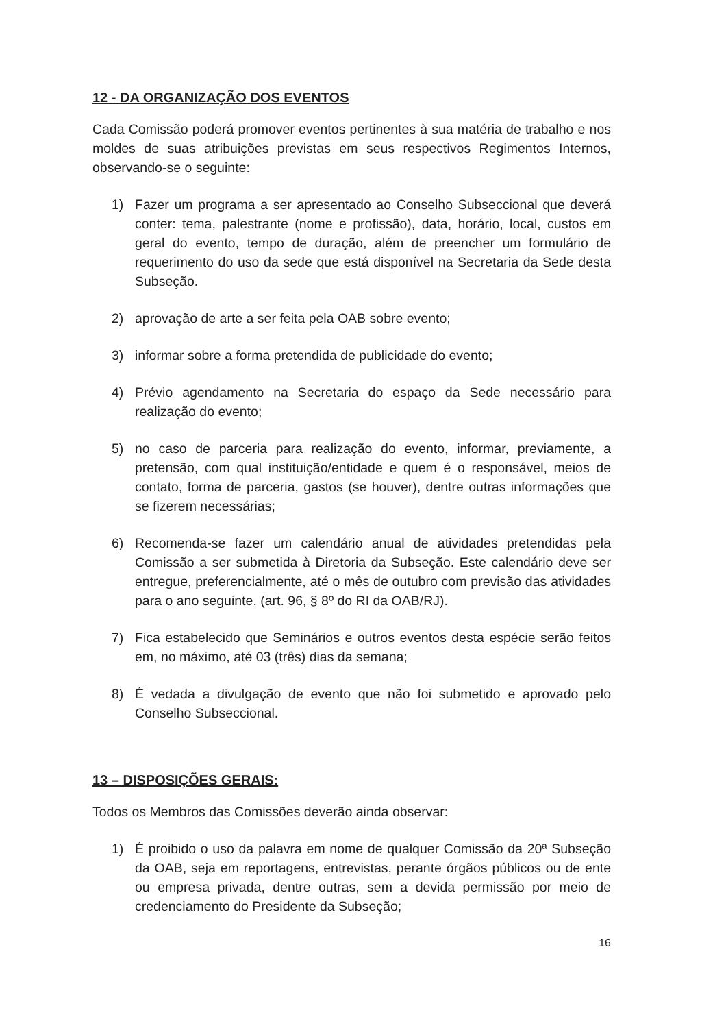12 - DA ORGANIZAÇÃO DOS EVENTOS
Cada Comissão poderá promover eventos pertinentes à sua matéria de trabalho e nos moldes de suas atribuições previstas em seus respectivos Regimentos Internos, observando-se o seguinte:
1) Fazer um programa a ser apresentado ao Conselho Subseccional que deverá conter: tema, palestrante (nome e profissão), data, horário, local, custos em geral do evento, tempo de duração, além de preencher um formulário de requerimento do uso da sede que está disponível na Secretaria da Sede desta Subseção.
2) aprovação de arte a ser feita pela OAB sobre evento;
3) informar sobre a forma pretendida de publicidade do evento;
4) Prévio agendamento na Secretaria do espaço da Sede necessário para realização do evento;
5) no caso de parceria para realização do evento, informar, previamente, a pretensão, com qual instituição/entidade e quem é o responsável, meios de contato, forma de parceria, gastos (se houver), dentre outras informações que se fizerem necessárias;
6) Recomenda-se fazer um calendário anual de atividades pretendidas pela Comissão a ser submetida à Diretoria da Subseção. Este calendário deve ser entregue, preferencialmente, até o mês de outubro com previsão das atividades para o ano seguinte. (art. 96, § 8º do RI da OAB/RJ).
7) Fica estabelecido que Seminários e outros eventos desta espécie serão feitos em, no máximo, até 03 (três) dias da semana;
8) É vedada a divulgação de evento que não foi submetido e aprovado pelo Conselho Subseccional.
13 – DISPOSIÇÕES GERAIS:
Todos os Membros das Comissões deverão ainda observar:
1) É proibido o uso da palavra em nome de qualquer Comissão da 20ª Subseção da OAB, seja em reportagens, entrevistas, perante órgãos públicos ou de ente ou empresa privada, dentre outras, sem a devida permissão por meio de credenciamento do Presidente da Subseção;
16